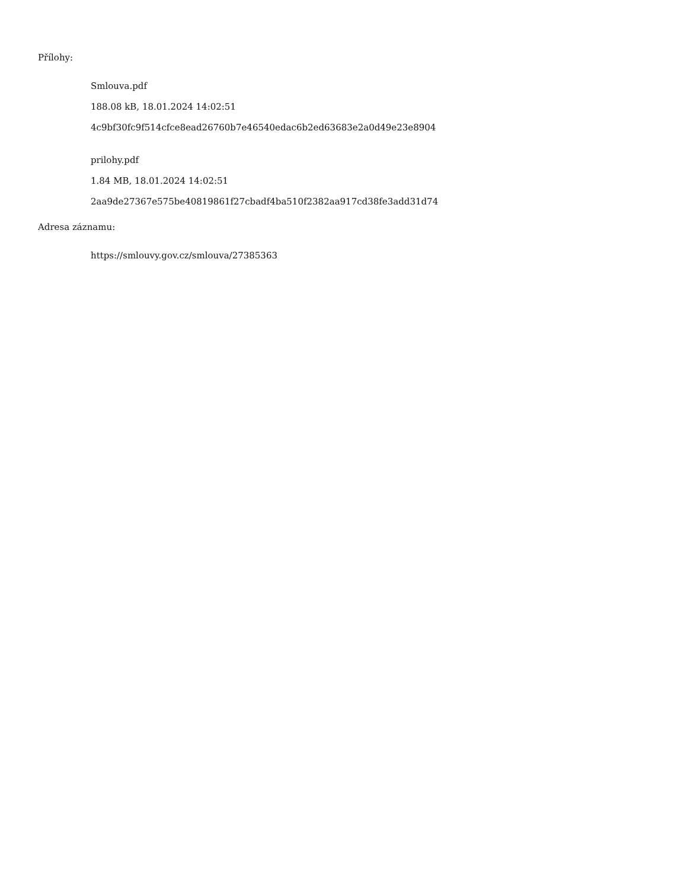Přílohy:
Smlouva.pdf
188.08 kB, 18.01.2024 14:02:51
4c9bf30fc9f514cfce8ead26760b7e46540edac6b2ed63683e2a0d49e23e8904
prilohy.pdf
1.84 MB, 18.01.2024 14:02:51
2aa9de27367e575be40819861f27cbadf4ba510f2382aa917cd38fe3add31d74
Adresa záznamu:
https://smlouvy.gov.cz/smlouva/27385363